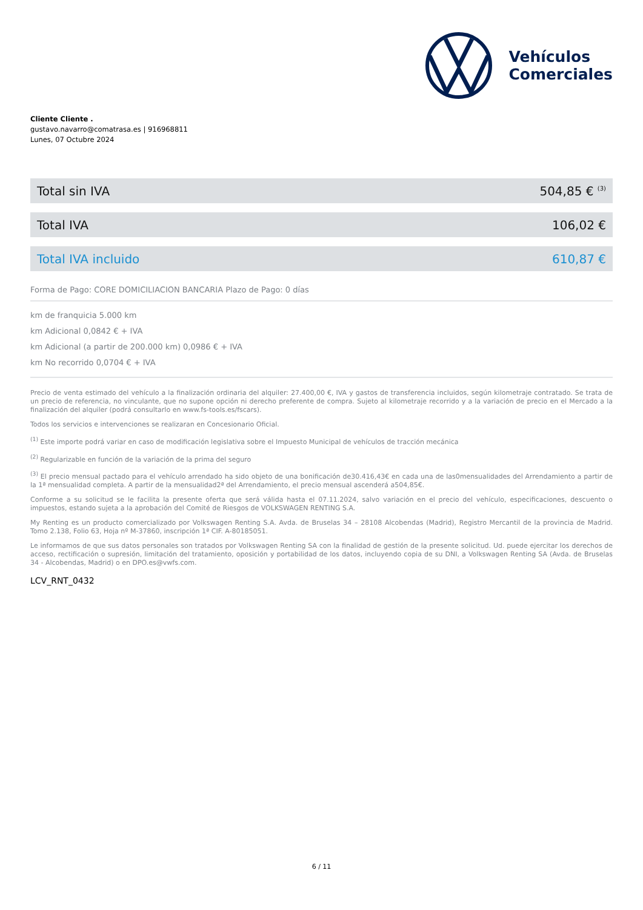Vehículos
Comerciales
Cliente Cliente .
gustavo.navarro@comatrasa.es | 916968811
Lunes, 07 Octubre 2024
| Total sin IVA | 504,85 € <sup>(3)</sup> |
| Total IVA | 106,02 € |
| Total IVA incluido | 610,87 € |
Forma de Pago: CORE DOMICILIACION BANCARIA Plazo de Pago: 0 días
km de franquicia 5.000 km
km Adicional 0,0842 € + IVA
km Adicional (a partir de 200.000 km) 0,0986 € + IVA
km No recorrido 0,0704 € + IVA
Precio de venta estimado del vehículo a la finalización ordinaria del alquiler: 27.400,00 €, IVA y gastos de transferencia incluidos, según kilometraje contratado. Se trata de un precio de referencia, no vinculante, que no supone opción ni derecho preferente de compra. Sujeto al kilometraje recorrido y a la variación de precio en el Mercado a la finalización del alquiler (podrá consultarlo en www.fs-tools.es/fscars).
Todos los servicios e intervenciones se realizaran en Concesionario Oficial.
<sup>(1)</sup> Este importe podrá variar en caso de modificación legislativa sobre el Impuesto Municipal de vehículos de tracción mecánica
<sup>(2)</sup> Regularizable en función de la variación de la prima del seguro
<sup>(3)</sup> El precio mensual pactado para el vehículo arrendado ha sido objeto de una bonificación de30.416,43€ en cada una de las0mensualidades del Arrendamiento a partir de la 1ª mensualidad completa. A partir de la mensualidad2ª del Arrendamiento, el precio mensual ascenderá a504,85€.
Conforme a su solicitud se le facilita la presente oferta que será válida hasta el 07.11.2024, salvo variación en el precio del vehículo, especificaciones, descuento o impuestos, estando sujeta a la aprobación del Comité de Riesgos de VOLKSWAGEN RENTING S.A.
My Renting es un producto comercializado por Volkswagen Renting S.A. Avda. de Bruselas 34 – 28108 Alcobendas (Madrid), Registro Mercantil de la provincia de Madrid. Tomo 2.138, Folio 63, Hoja nº M-37860, inscripción 1ª CIF. A-80185051.
Le informamos de que sus datos personales son tratados por Volkswagen Renting SA con la finalidad de gestión de la presente solicitud. Ud. puede ejercitar los derechos de acceso, rectificación o supresión, limitación del tratamiento, oposición y portabilidad de los datos, incluyendo copia de su DNI, a Volkswagen Renting SA (Avda. de Bruselas 34 - Alcobendas, Madrid) o en DPO.es@vwfs.com.
LCV_RNT_0432
6 / 11